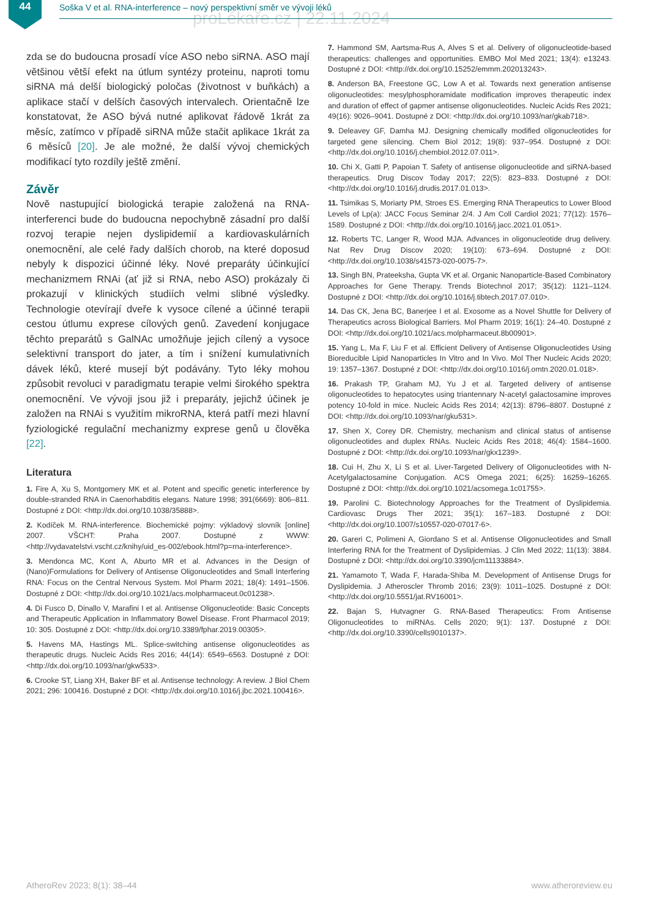44
Soška V et al. RNA-interference – nový perspektivní směr ve vývoji léků
proLékaře.cz | 22.11.2024
zda se do budoucna prosadí více ASO nebo siRNA. ASO mají většinou větší efekt na útlum syntézy proteinu, naproti tomu siRNA má delší biologický poločas (životnost v buňkách) a aplikace stačí v delších časových intervalech. Orientačně lze konstatovat, že ASO bývá nutné aplikovat řádově 1krát za měsíc, zatímco v případě siRNA může stačit aplikace 1krát za 6 měsíců [20]. Je ale možné, že další vývoj chemických modifikací tyto rozdíly ještě změní.
Závěr
Nově nastupující biologická terapie založená na RNA-interferenci bude do budoucna nepochybně zásadní pro další rozvoj terapie nejen dyslipidemií a kardiovaskulárních onemocnění, ale celé řady dalších chorob, na které doposud nebyly k dispozici účinné léky. Nové preparáty účinkující mechanizmem RNAi (ať již si RNA, nebo ASO) prokázaly či prokazují v klinických studiích velmi slibné výsledky. Technologie otevírají dveře k vysoce cílené a účinné terapii cestou útlumu exprese cílových genů. Zavedení konjugace těchto preparátů s GalNAc umožňuje jejich cílený a vysoce selektivní transport do jater, a tím i snížení kumulativních dávek léků, které musejí být podávány. Tyto léky mohou způsobit revoluci v paradigmatu terapie velmi širokého spektra onemocnění. Ve vývoji jsou již i preparáty, jejichž účinek je založen na RNAi s využitím mikroRNA, která patří mezi hlavní fyziologické regulační mechanizmy exprese genů u člověka [22].
Literatura
1. Fire A, Xu S, Montgomery MK et al. Potent and specific genetic interference by double-stranded RNA in Caenorhabditis elegans. Nature 1998; 391(6669): 806–811. Dostupné z DOI: <http://dx.doi.org/10.1038/35888>.
2. Kodíček M. RNA-interference. Biochemické pojmy: výkladový slovník [online] 2007. VŠCHT: Praha 2007. Dostupné z WWW: <http://vydavatelstvi.vscht.cz/knihy/uid_es-002/ebook.html?p=rna-interference>.
3. Mendonca MC, Kont A, Aburto MR et al. Advances in the Design of (Nano)Formulations for Delivery of Antisense Oligonucleotides and Small Interfering RNA: Focus on the Central Nervous System. Mol Pharm 2021; 18(4): 1491–1506. Dostupné z DOI: <http://dx.doi.org/10.1021/acs.molpharmaceut.0c01238>.
4. Di Fusco D, Dinallo V, Marafini I et al. Antisense Oligonucleotide: Basic Concepts and Therapeutic Application in Inflammatory Bowel Disease. Front Pharmacol 2019; 10: 305. Dostupné z DOI: <http://dx.doi.org/10.3389/fphar.2019.00305>.
5. Havens MA, Hastings ML. Splice-switching antisense oligonucleotides as therapeutic drugs. Nucleic Acids Res 2016; 44(14): 6549–6563. Dostupné z DOI: <http://dx.doi.org/10.1093/nar/gkw533>.
6. Crooke ST, Liang XH, Baker BF et al. Antisense technology: A review. J Biol Chem 2021; 296: 100416. Dostupné z DOI: <http://dx.doi.org/10.1016/j.jbc.2021.100416>.
7. Hammond SM, Aartsma-Rus A, Alves S et al. Delivery of oligonucleotide-based therapeutics: challenges and opportunities. EMBO Mol Med 2021; 13(4): e13243. Dostupné z DOI: <http://dx.doi.org/10.15252/emmm.202013243>.
8. Anderson BA, Freestone GC, Low A et al. Towards next generation antisense oligonucleotides: mesylphosphoramidate modification improves therapeutic index and duration of effect of gapmer antisense oligonucleotides. Nucleic Acids Res 2021; 49(16): 9026–9041. Dostupné z DOI: <http://dx.doi.org/10.1093/nar/gkab718>.
9. Deleavey GF, Damha MJ. Designing chemically modified oligonucleotides for targeted gene silencing. Chem Biol 2012; 19(8): 937–954. Dostupné z DOI: <http://dx.doi.org/10.1016/j.chembiol.2012.07.011>.
10. Chi X, Gatti P, Papoian T. Safety of antisense oligonucleotide and siRNA-based therapeutics. Drug Discov Today 2017; 22(5): 823–833. Dostupné z DOI: <http://dx.doi.org/10.1016/j.drudis.2017.01.013>.
11. Tsimikas S, Moriarty PM, Stroes ES. Emerging RNA Therapeutics to Lower Blood Levels of Lp(a): JACC Focus Seminar 2/4. J Am Coll Cardiol 2021; 77(12): 1576–1589. Dostupné z DOI: <http://dx.doi.org/10.1016/j.jacc.2021.01.051>.
12. Roberts TC, Langer R, Wood MJA. Advances in oligonucleotide drug delivery. Nat Rev Drug Discov 2020; 19(10): 673–694. Dostupné z DOI: <http://dx.doi.org/10.1038/s41573-020-0075-7>.
13. Singh BN, Prateeksha, Gupta VK et al. Organic Nanoparticle-Based Combinatory Approaches for Gene Therapy. Trends Biotechnol 2017; 35(12): 1121–1124. Dostupné z DOI: <http://dx.doi.org/10.1016/j.tibtech.2017.07.010>.
14. Das CK, Jena BC, Banerjee I et al. Exosome as a Novel Shuttle for Delivery of Therapeutics across Biological Barriers. Mol Pharm 2019; 16(1): 24–40. Dostupné z DOI: <http://dx.doi.org/10.1021/acs.molpharmaceut.8b00901>.
15. Yang L, Ma F, Liu F et al. Efficient Delivery of Antisense Oligonucleotides Using Bioreducible Lipid Nanoparticles In Vitro and In Vivo. Mol Ther Nucleic Acids 2020; 19: 1357–1367. Dostupné z DOI: <http://dx.doi.org/10.1016/j.omtn.2020.01.018>.
16. Prakash TP, Graham MJ, Yu J et al. Targeted delivery of antisense oligonucleotides to hepatocytes using triantennary N-acetyl galactosamine improves potency 10-fold in mice. Nucleic Acids Res 2014; 42(13): 8796–8807. Dostupné z DOI: <http://dx.doi.org/10.1093/nar/gku531>.
17. Shen X, Corey DR. Chemistry, mechanism and clinical status of antisense oligonucleotides and duplex RNAs. Nucleic Acids Res 2018; 46(4): 1584–1600. Dostupné z DOI: <http://dx.doi.org/10.1093/nar/gkx1239>.
18. Cui H, Zhu X, Li S et al. Liver-Targeted Delivery of Oligonucleotides with N-Acetylgalactosamine Conjugation. ACS Omega 2021; 6(25): 16259–16265. Dostupné z DOI: <http://dx.doi.org/10.1021/acsomega.1c01755>.
19. Parolini C. Biotechnology Approaches for the Treatment of Dyslipidemia. Cardiovasc Drugs Ther 2021; 35(1): 167–183. Dostupné z DOI: <http://dx.doi.org/10.1007/s10557-020-07017-6>.
20. Gareri C, Polimeni A, Giordano S et al. Antisense Oligonucleotides and Small Interfering RNA for the Treatment of Dyslipidemias. J Clin Med 2022; 11(13): 3884. Dostupné z DOI: <http://dx.doi.org/10.3390/jcm11133884>.
21. Yamamoto T, Wada F, Harada-Shiba M. Development of Antisense Drugs for Dyslipidemia. J Atheroscler Thromb 2016; 23(9): 1011–1025. Dostupné z DOI: <http://dx.doi.org/10.5551/jat.RV16001>.
22. Bajan S, Hutvagner G. RNA-Based Therapeutics: From Antisense Oligonucleotides to miRNAs. Cells 2020; 9(1): 137. Dostupné z DOI: <http://dx.doi.org/10.3390/cells9010137>.
AtheroRev 2023; 8(1): 38–44 www.atheroreview.eu